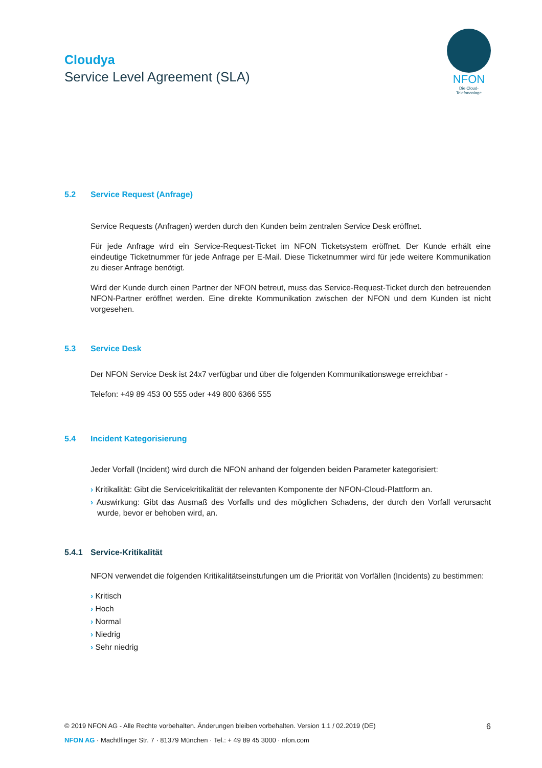Cloudya
Service Level Agreement (SLA)
NFON
Die Cloud-Telefonanlage
5.2 Service Request (Anfrage)
Service Requests (Anfragen) werden durch den Kunden beim zentralen Service Desk eröffnet.
Für jede Anfrage wird ein Service-Request-Ticket im NFON Ticketsystem eröffnet. Der Kunde erhält eine eindeutige Ticketnummer für jede Anfrage per E-Mail. Diese Ticketnummer wird für jede weitere Kommunikation zu dieser Anfrage benötigt.
Wird der Kunde durch einen Partner der NFON betreut, muss das Service-Request-Ticket durch den betreuenden NFON-Partner eröffnet werden. Eine direkte Kommunikation zwischen der NFON und dem Kunden ist nicht vorgesehen.
5.3 Service Desk
Der NFON Service Desk ist 24x7 verfügbar und über die folgenden Kommunikationswege erreichbar -
Telefon: +49 89 453 00 555 oder +49 800 6366 555
5.4 Incident Kategorisierung
Jeder Vorfall (Incident) wird durch die NFON anhand der folgenden beiden Parameter kategorisiert:
› Kritikalität: Gibt die Servicekritikalität der relevanten Komponente der NFON-Cloud-Plattform an.
› Auswirkung: Gibt das Ausmaß des Vorfalls und des möglichen Schadens, der durch den Vorfall verursacht wurde, bevor er behoben wird, an.
5.4.1 Service-Kritikalität
NFON verwendet die folgenden Kritikalitätseinstufungen um die Priorität von Vorfällen (Incidents) zu bestimmen:
› Kritisch
› Hoch
› Normal
› Niedrig
› Sehr niedrig
© 2019 NFON AG - Alle Rechte vorbehalten. Änderungen bleiben vorbehalten. Version 1.1 / 02.2019 (DE) 6
NFON AG · Machtlfinger Str. 7 · 81379 München · Tel.: + 49 89 45 3000 · nfon.com